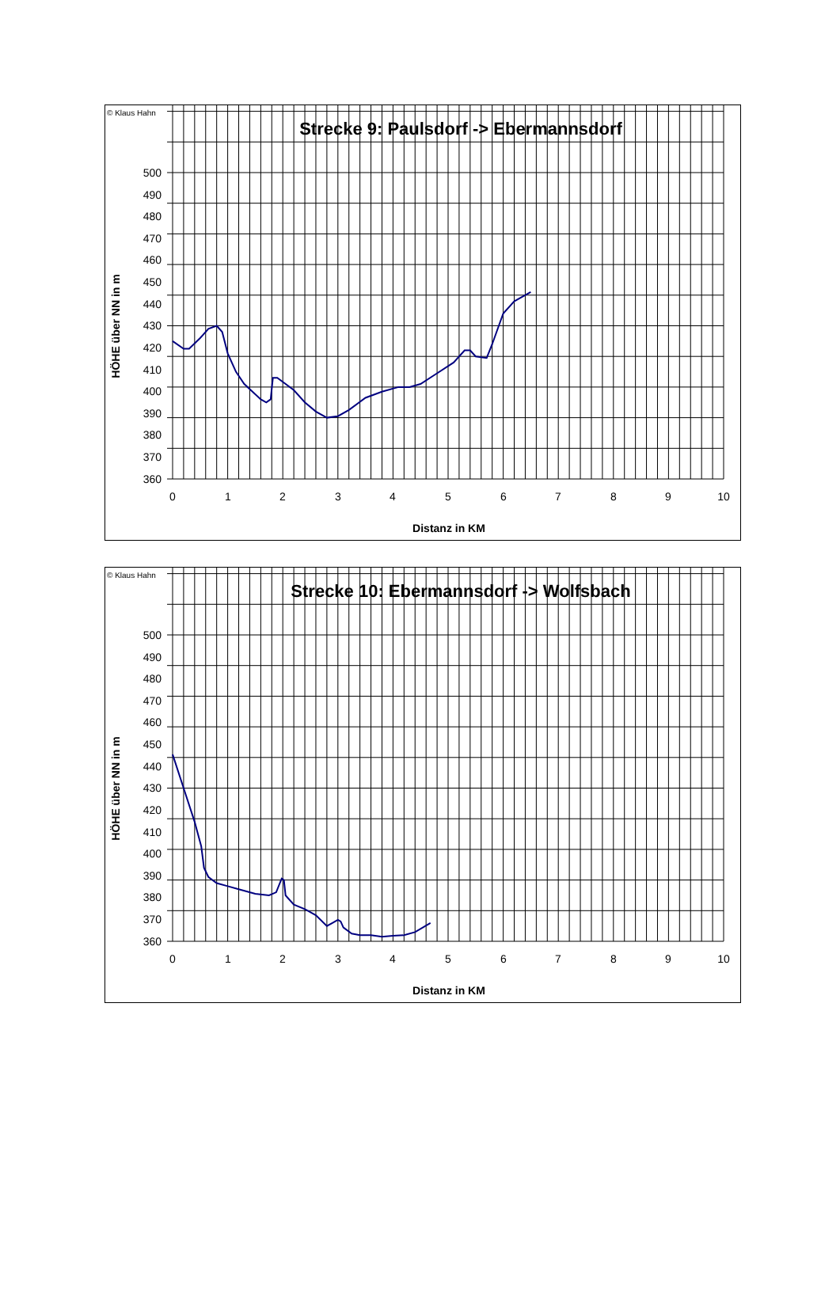© Klaus Hahn
Strecke 9: Paulsdorf -> Ebermannsdorf
HÖHE über NN in m
500
490
480
470
460
450
440
430
420
410
400
390
380
370
360
0
1
2
3
4
5
6
7
8
9
10
Distanz in KM
© Klaus Hahn
Strecke 10: Ebermannsdorf -> Wolfsbach
HÖHE über NN in m
500
490
480
470
460
450
440
430
420
410
400
390
380
370
360
0
1
2
3
4
5
6
7
8
9
10
Distanz in KM